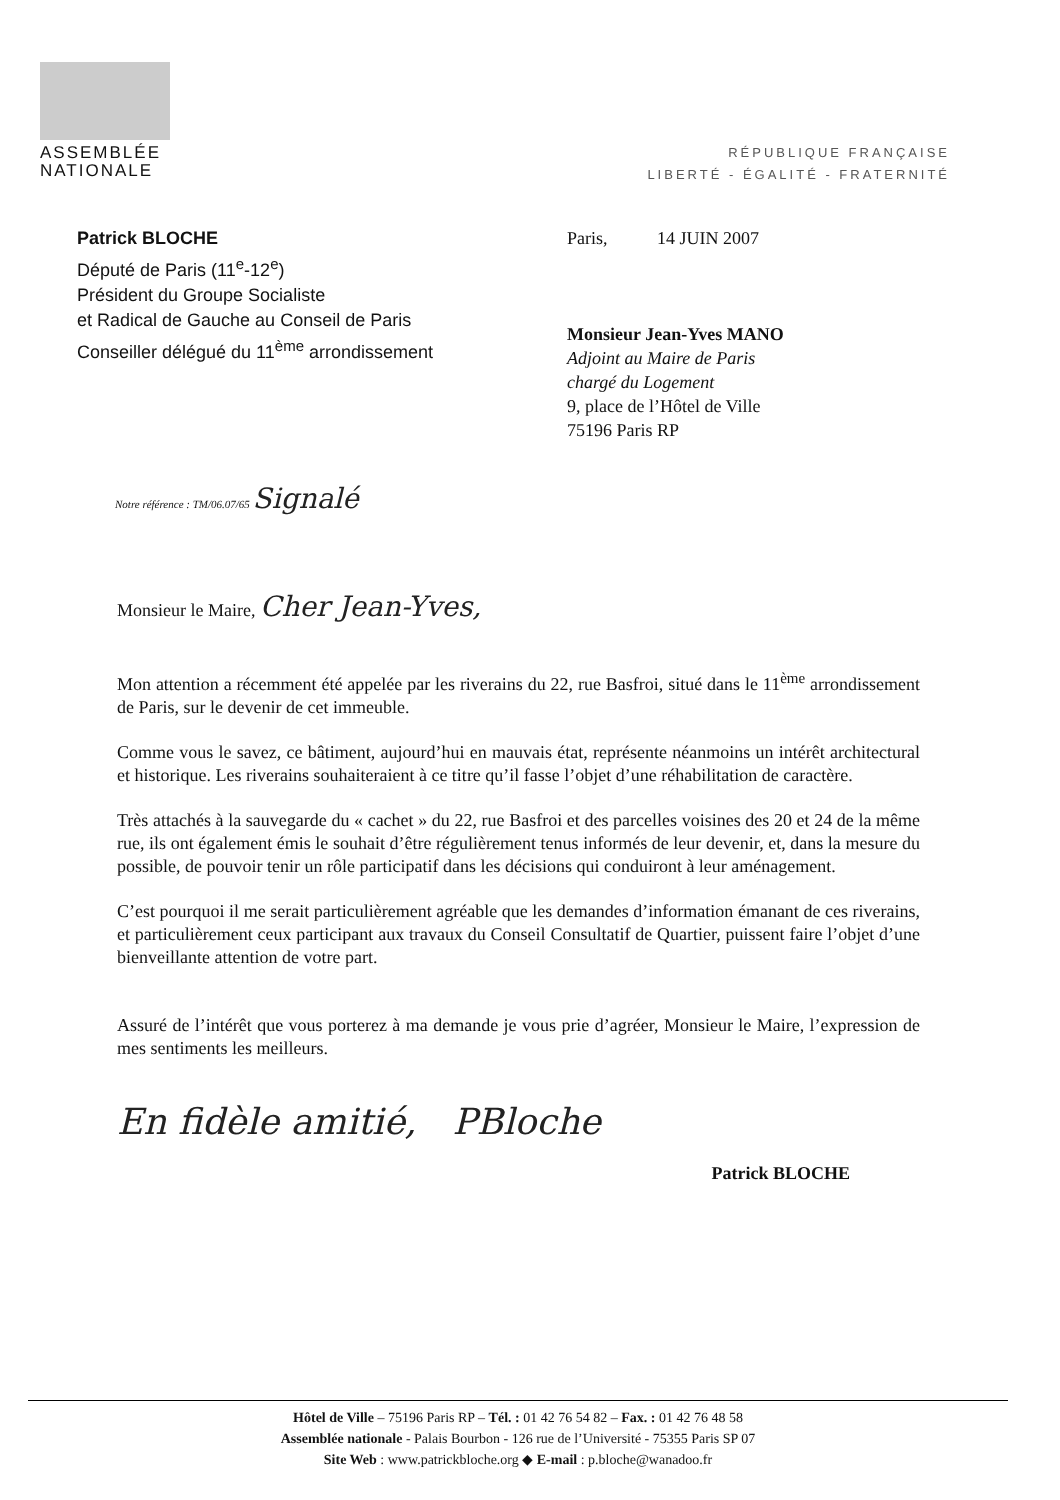ASSEMBLÉE NATIONALE
RÉPUBLIQUE FRANÇAISE
LIBERTÉ - ÉGALITÉ - FRATERNITÉ
Patrick BLOCHE
Député de Paris (11<sup>e</sup>-12<sup>e</sup>)
Président du Groupe Socialiste
et Radical de Gauche au Conseil de Paris
Conseiller délégué du 11<sup>ème</sup> arrondissement
Paris, 14 JUIN 2007
Monsieur Jean-Yves MANO
Adjoint au Maire de Paris
chargé du Logement
9, place de l’Hôtel de Ville
75196 Paris RP
Notre référence : TM/06.07/65 Signalé
Monsieur le Maire, Cher Jean-Yves,
Mon attention a récemment été appelée par les riverains du 22, rue Basfroi, situé dans le 11<sup>ème</sup> arrondissement de Paris, sur le devenir de cet immeuble.
Comme vous le savez, ce bâtiment, aujourd’hui en mauvais état, représente néanmoins un intérêt architectural et historique. Les riverains souhaiteraient à ce titre qu’il fasse l’objet d’une réhabilitation de caractère.
Très attachés à la sauvegarde du « cachet » du 22, rue Basfroi et des parcelles voisines des 20 et 24 de la même rue, ils ont également émis le souhait d’être régulièrement tenus informés de leur devenir, et, dans la mesure du possible, de pouvoir tenir un rôle participatif dans les décisions qui conduiront à leur aménagement.
C’est pourquoi il me serait particulièrement agréable que les demandes d’information émanant de ces riverains, et particulièrement ceux participant aux travaux du Conseil Consultatif de Quartier, puissent faire l’objet d’une bienveillante attention de votre part.
Assuré de l’intérêt que vous porterez à ma demande je vous prie d’agréer, Monsieur le Maire, l’expression de mes sentiments les meilleurs.
En fidèle amitié, PBloche
Patrick BLOCHE
Hôtel de Ville – 75196 Paris RP – Tél. : 01 42 76 54 82 – Fax. : 01 42 76 48 58
Assemblée nationale - Palais Bourbon - 126 rue de l’Université - 75355 Paris SP 07
Site Web : www.patrickbloche.org ◆ E-mail : p.bloche@wanadoo.fr